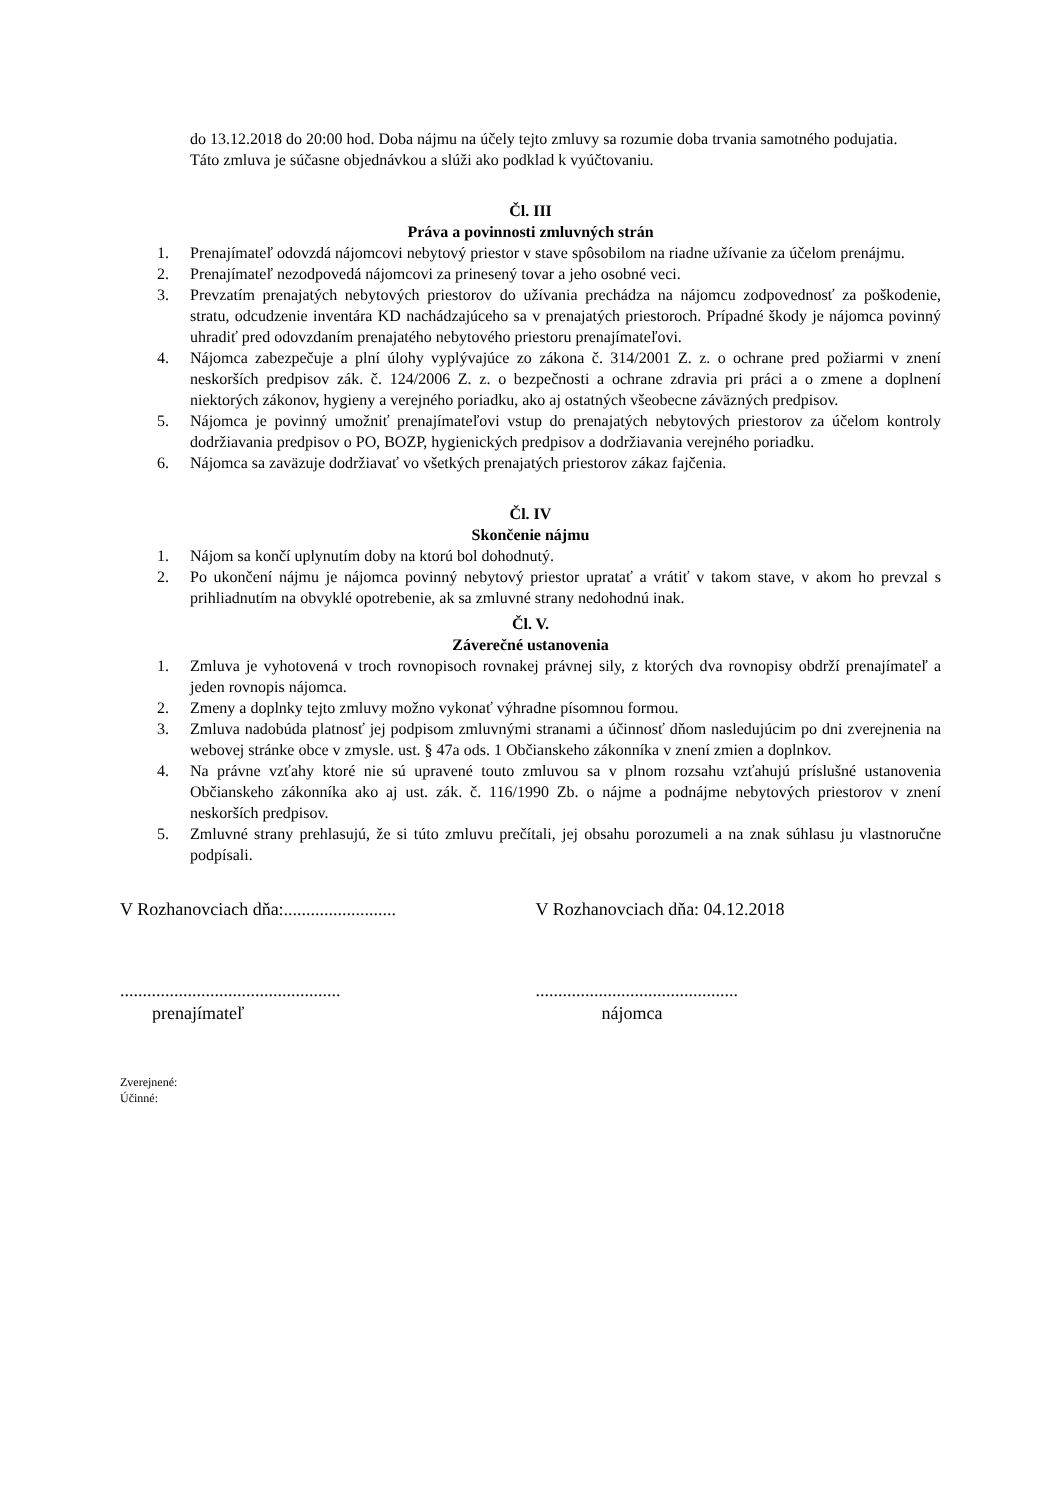do 13.12.2018 do 20:00 hod. Doba nájmu na účely tejto zmluvy sa rozumie doba trvania samotného podujatia.
Táto zmluva je súčasne objednávkou a slúži ako podklad k vyúčtovaniu.
Čl. III
Práva a povinnosti zmluvných strán
1. Prenajímateľ odovzdá nájomcovi nebytový priestor v stave spôsobilom na riadne užívanie za účelom prenájmu.
2. Prenajímateľ nezodpovedá nájomcovi za prinesený tovar a jeho osobné veci.
3. Prevzatím prenajatých nebytových priestorov do užívania prechádza na nájomcu zodpovednosť za poškodenie, stratu, odcudzenie inventára KD nachádzajúceho sa v prenajatých priestoroch. Prípadné škody je nájomca povinný uhradiť pred odovzdaním prenajatého nebytového priestoru prenajímateľovi.
4. Nájomca zabezpečuje a plní úlohy vyplývajúce zo zákona č. 314/2001 Z. z. o ochrane pred požiarmi v znení neskorších predpisov zák. č. 124/2006 Z. z. o bezpečnosti a ochrane zdravia pri práci a o zmene a doplnení niektorých zákonov, hygieny a verejného poriadku, ako aj ostatných všeobecne záväzných predpisov.
5. Nájomca je povinný umožniť prenajímateľovi vstup do prenajatých nebytových priestorov za účelom kontroly dodržiavania predpisov o PO, BOZP, hygienických predpisov a dodržiavania verejného poriadku.
6. Nájomca sa zaväzuje dodržiavať vo všetkých prenajatých priestorov zákaz fajčenia.
Čl. IV
Skončenie nájmu
1. Nájom sa končí uplynutím doby na ktorú bol dohodnutý.
2. Po ukončení nájmu je nájomca povinný nebytový priestor upratať a vrátiť v takom stave, v akom ho prevzal s prihliadnutím na obvyklé opotrebenie, ak sa zmluvné strany nedohodnú inak.
Čl. V.
Záverečné ustanovenia
1. Zmluva je vyhotovená v troch rovnopisoch rovnakej právnej sily, z ktorých dva rovnopisy obdrží prenajímateľ a jeden rovnopis nájomca.
2. Zmeny a doplnky tejto zmluvy možno vykonať výhradne písomnou formou.
3. Zmluva nadobúda platnosť jej podpisom zmluvnými stranami a účinnosť dňom nasledujúcim po dni zverejnenia na webovej stránke obce v zmysle. ust. § 47a ods. 1 Občianskeho zákonníka v znení zmien a doplnkov.
4. Na právne vzťahy ktoré nie sú upravené touto zmluvou sa v plnom rozsahu vzťahujú príslušné ustanovenia Občianskeho zákonníka ako aj ust. zák. č. 116/1990 Zb. o nájme a podnájme nebytových priestorov v znení neskorších predpisov.
5. Zmluvné strany prehlasujú, že si túto zmluvu prečítali, jej obsahu porozumeli a na znak súhlasu ju vlastnoručne podpísali.
V Rozhanovciach dňa:.........................
V Rozhanovciach dňa: 04.12.2018
.................................................
.............................................
prenajímateľ nájomca
Zverejnené:
Účinné: